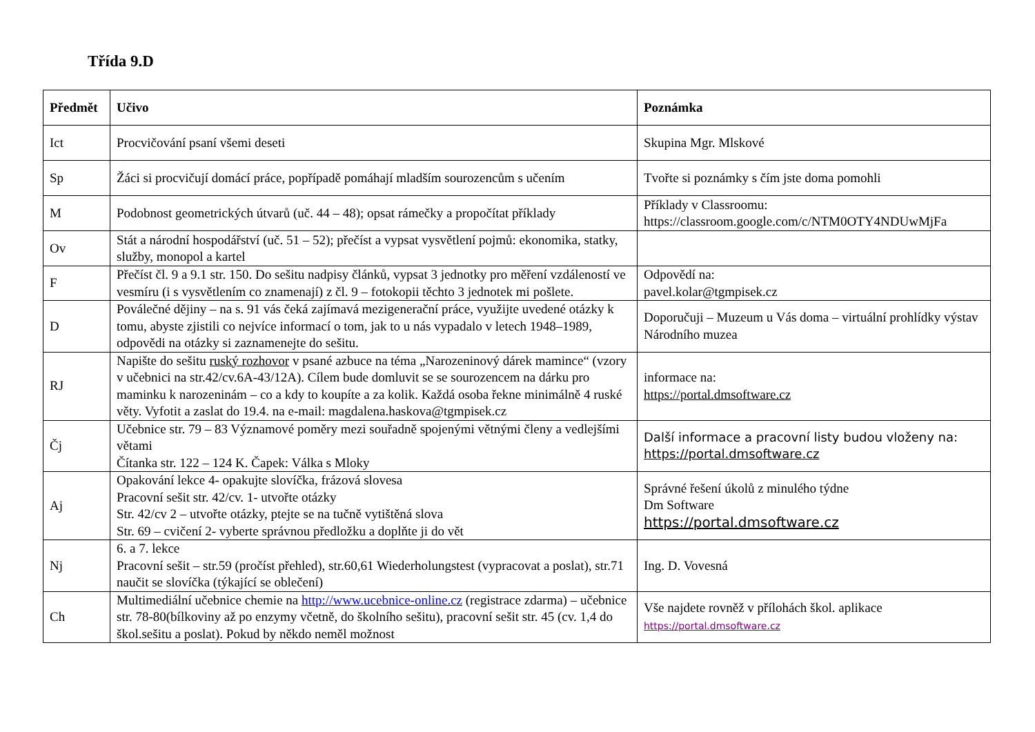Třída 9.D
| Předmět | Učivo | Poznámka |
| --- | --- | --- |
| Ict | Procvičování psaní všemi deseti | Skupina Mgr. Mlskové |
| Sp | Žáci si procvičují domácí práce, popřípadě pomáhají mladším sourozencům s učením | Tvořte si poznámky s čím jste doma pomohli |
| M | Podobnost geometrických útvarů (uč. 44 – 48); opsat rámečky a propočítat příklady | Příklady v Classroomu: https://classroom.google.com/c/NTM0OTY4NDUwMjFa |
| Ov | Stát a národní hospodářství (uč. 51 – 52); přečíst a vypsat vysvětlení pojmů: ekonomika, statky, služby, monopol a kartel | |
| F | Přečíst čl. 9 a 9.1 str. 150. Do sešitu nadpisy článků, vypsat 3 jednotky pro měření vzdáleností ve vesmíru (i s vysvětlením co znamenají) z čl. 9 – fotokopii těchto 3 jednotek mi pošlete. | Odpovědí na: pavel.kolar@tgmpisek.cz |
| D | Poválečné dějiny – na s. 91 vás čeká zajímavá mezigenerační práce, využijte uvedené otázky k tomu, abyste zjistili co nejvíce informací o tom, jak to u nás vypadalo v letech 1948–1989, odpovědi na otázky si zaznamenejte do sešitu. | Doporučuji – Muzeum u Vás doma – virtuální prohlídky výstav Národního muzea |
| RJ | Napište do sešitu ruský rozhovor v psané azbuce na téma „Narozeninový dárek mamince“ (vzory v učebnici na str.42/cv.6A-43/12A). Cílem bude domluvit se se sourozencem na dárku pro maminku k narozeninám – co a kdy to koupíte a za kolik. Každá osoba řekne minimálně 4 ruské věty. Vyfotit a zaslat do 19.4. na e-mail: magdalena.haskova@tgmpisek.cz | informace na: https://portal.dmsoftware.cz |
| Čj | Učebnice str. 79 – 83 Významové poměry mezi souřadně spojenými větnými členy a vedlejšími větami Čítanka str. 122 – 124 K. Čapek: Válka s Mloky | Další informace a pracovní listy budou vloženy na: https://portal.dmsoftware.cz |
| Aj | Opakování lekce 4- opakujte slovíčka, frázová slovesa Pracovní sešit str. 42/cv. 1- utvořte otázky Str. 42/cv 2 – utvořte otázky, ptejte se na tučně vytištěná slova Str. 69 – cvičení 2- vyberte správnou předložku a doplňte ji do vět | Správné řešení úkolů z minulého týdne Dm Software https://portal.dmsoftware.cz |
| Nj | 6. a 7. lekce Pracovní sešit – str.59 (pročíst přehled), str.60,61 Wiederholungstest (vypracovat a poslat), str.71 naučit se slovíčka (týkající se oblečení) | Ing. D. Vovesná |
| Ch | Multimediální učebnice chemie na http://www.ucebnice-online.cz (registrace zdarma) – učebnice str. 78-80(bílkoviny až po enzymy včetně, do školního sešitu), pracovní sešit str. 45 (cv. 1,4 do škol.sešitu a poslat). Pokud by někdo neměl možnost | Vše najdete rovněž v přílohách škol. aplikace https://portal.dmsoftware.cz |